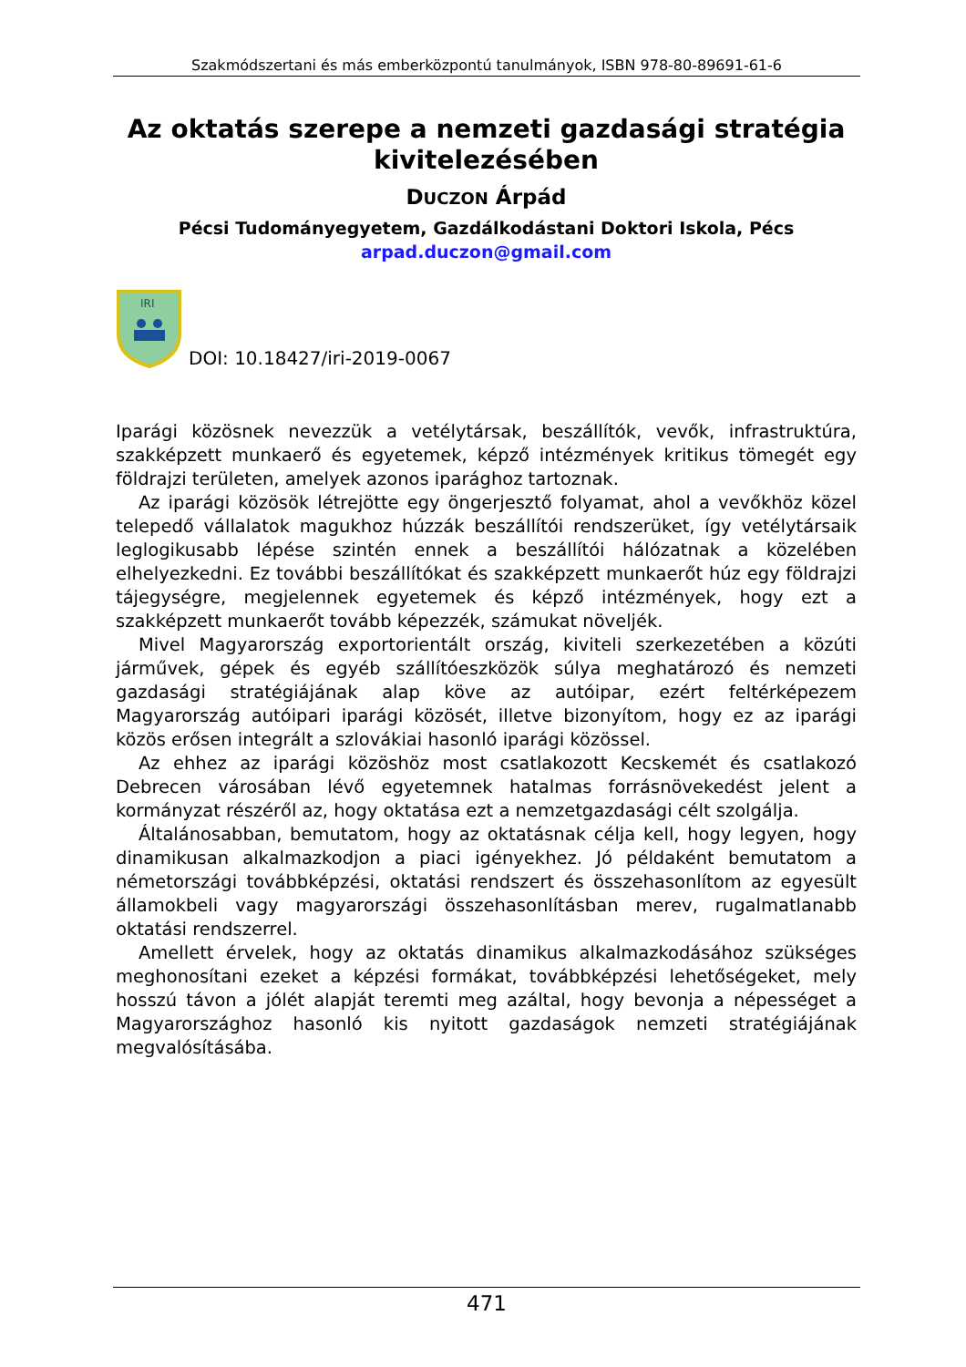Szakmódszertani és más emberközpontú tanulmányok, ISBN 978-80-89691-61-6
Az oktatás szerepe a nemzeti gazdasági stratégia kivitelezésében
DUCZON Árpád
Pécsi Tudományegyetem, Gazdálkodástani Doktori Iskola, Pécs
arpad.duczon@gmail.com
IRI
DOI: 10.18427/iri-2019-0067
Iparági közösnek nevezzük a vetélytársak, beszállítók, vevők, infrastruktúra, szakképzett munkaerő és egyetemek, képző intézmények kritikus tömegét egy földrajzi területen, amelyek azonos iparághoz tartoznak.
Az iparági közösök létrejötte egy öngerjesztő folyamat, ahol a vevőkhöz közel telepedő vállalatok magukhoz húzzák beszállítói rendszerüket, így vetélytársaik leglogikusabb lépése szintén ennek a beszállítói hálózatnak a közelében elhelyezkedni. Ez további beszállítókat és szakképzett munkaerőt húz egy földrajzi tájegységre, megjelennek egyetemek és képző intézmények, hogy ezt a szakképzett munkaerőt tovább képezzék, számukat növeljék.
Mivel Magyarország exportorientált ország, kiviteli szerkezetében a közúti járművek, gépek és egyéb szállítóeszközök súlya meghatározó és nemzeti gazdasági stratégiájának alap köve az autóipar, ezért feltérképezem Magyarország autóipari iparági közösét, illetve bizonyítom, hogy ez az iparági közös erősen integrált a szlovákiai hasonló iparági közössel.
Az ehhez az iparági közöshöz most csatlakozott Kecskemét és csatlakozó Debrecen városában lévő egyetemnek hatalmas forrásnövekedést jelent a kormányzat részéről az, hogy oktatása ezt a nemzetgazdasági célt szolgálja.
Általánosabban, bemutatom, hogy az oktatásnak célja kell, hogy legyen, hogy dinamikusan alkalmazkodjon a piaci igényekhez. Jó példaként bemutatom a németországi továbbképzési, oktatási rendszert és összehasonlítom az egyesült államokbeli vagy magyarországi összehasonlításban merev, rugalmatlanabb oktatási rendszerrel.
Amellett érvelek, hogy az oktatás dinamikus alkalmazkodásához szükséges meghonosítani ezeket a képzési formákat, továbbképzési lehetőségeket, mely hosszú távon a jólét alapját teremti meg azáltal, hogy bevonja a népességet a Magyarországhoz hasonló kis nyitott gazdaságok nemzeti stratégiájának megvalósításába.
471